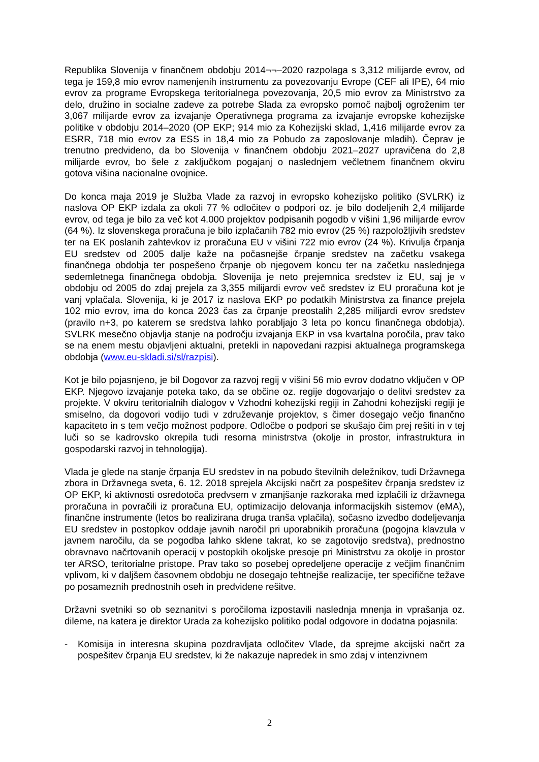Republika Slovenija v finančnem obdobju 2014¬¬–2020 razpolaga s 3,312 milijarde evrov, od tega je 159,8 mio evrov namenjenih instrumentu za povezovanju Evrope (CEF ali IPE), 64 mio evrov za programe Evropskega teritorialnega povezovanja, 20,5 mio evrov za Ministrstvo za delo, družino in socialne zadeve za potrebe Slada za evropsko pomoč najbolj ogroženim ter 3,067 milijarde evrov za izvajanje Operativnega programa za izvajanje evropske kohezijske politike v obdobju 2014–2020 (OP EKP; 914 mio za Kohezijski sklad, 1,416 milijarde evrov za ESRR, 718 mio evrov za ESS in 18,4 mio za Pobudo za zaposlovanje mladih). Čeprav je trenutno predvideno, da bo Slovenija v finančnem obdobju 2021–2027 upravičena do 2,8 milijarde evrov, bo šele z zaključkom pogajanj o naslednjem večletnem finančnem okviru gotova višina nacionalne ovojnice.
Do konca maja 2019 je Služba Vlade za razvoj in evropsko kohezijsko politiko (SVLRK) iz naslova OP EKP izdala za okoli 77 % odločitev o podpori oz. je bilo dodeljenih 2,4 milijarde evrov, od tega je bilo za več kot 4.000 projektov podpisanih pogodb v višini 1,96 milijarde evrov (64 %). Iz slovenskega proračuna je bilo izplačanih 782 mio evrov (25 %) razpoložljivih sredstev ter na EK poslanih zahtevkov iz proračuna EU v višini 722 mio evrov (24 %). Krivulja črpanja EU sredstev od 2005 dalje kaže na počasnejše črpanje sredstev na začetku vsakega finančnega obdobja ter pospešeno črpanje ob njegovem koncu ter na začetku naslednjega sedemletnega finančnega obdobja. Slovenija je neto prejemnica sredstev iz EU, saj je v obdobju od 2005 do zdaj prejela za 3,355 milijardi evrov več sredstev iz EU proračuna kot je vanj vplačala. Slovenija, ki je 2017 iz naslova EKP po podatkih Ministrstva za finance prejela 102 mio evrov, ima do konca 2023 čas za črpanje preostalih 2,285 milijardi evrov sredstev (pravilo n+3, po katerem se sredstva lahko porabljajo 3 leta po koncu finančnega obdobja). SVLRK mesečno objavlja stanje na področju izvajanja EKP in vsa kvartalna poročila, prav tako se na enem mestu objavljeni aktualni, pretekli in napovedani razpisi aktualnega programskega obdobja (www.eu-skladi.si/sl/razpisi).
Kot je bilo pojasnjeno, je bil Dogovor za razvoj regij v višini 56 mio evrov dodatno vključen v OP EKP. Njegovo izvajanje poteka tako, da se občine oz. regije dogovarjajo o delitvi sredstev za projekte. V okviru teritorialnih dialogov v Vzhodni kohezijski regiji in Zahodni kohezijski regiji je smiselno, da dogovori vodijo tudi v združevanje projektov, s čimer dosegajo večjo finančno kapaciteto in s tem večjo možnost podpore. Odločbe o podpori se skušajo čim prej rešiti in v tej luči so se kadrovsko okrepila tudi resorna ministrstva (okolje in prostor, infrastruktura in gospodarski razvoj in tehnologija).
Vlada je glede na stanje črpanja EU sredstev in na pobudo številnih deležnikov, tudi Državnega zbora in Državnega sveta, 6. 12. 2018 sprejela Akcijski načrt za pospešitev črpanja sredstev iz OP EKP, ki aktivnosti osredotoča predvsem v zmanjšanje razkoraka med izplačili iz državnega proračuna in povračili iz proračuna EU, optimizacijo delovanja informacijskih sistemov (eMA), finančne instrumente (letos bo realizirana druga tranša vplačila), sočasno izvedbo dodeljevanja EU sredstev in postopkov oddaje javnih naročil pri uporabnikih proračuna (pogojna klavzula v javnem naročilu, da se pogodba lahko sklene takrat, ko se zagotovijo sredstva), prednostno obravnavo načrtovanih operacij v postopkih okoljske presoje pri Ministrstvu za okolje in prostor ter ARSO, teritorialne pristope. Prav tako so posebej opredeljene operacije z večjim finančnim vplivom, ki v daljšem časovnem obdobju ne dosegajo tehtnejše realizacije, ter specifične težave po posameznih prednostnih oseh in predvidene rešitve.
Državni svetniki so ob seznanitvi s poročiloma izpostavili naslednja mnenja in vprašanja oz. dileme, na katera je direktor Urada za kohezijsko politiko podal odgovore in dodatna pojasnila:
- Komisija in interesna skupina pozdravljata odločitev Vlade, da sprejme akcijski načrt za pospešitev črpanja EU sredstev, ki že nakazuje napredek in smo zdaj v intenzivnem
2